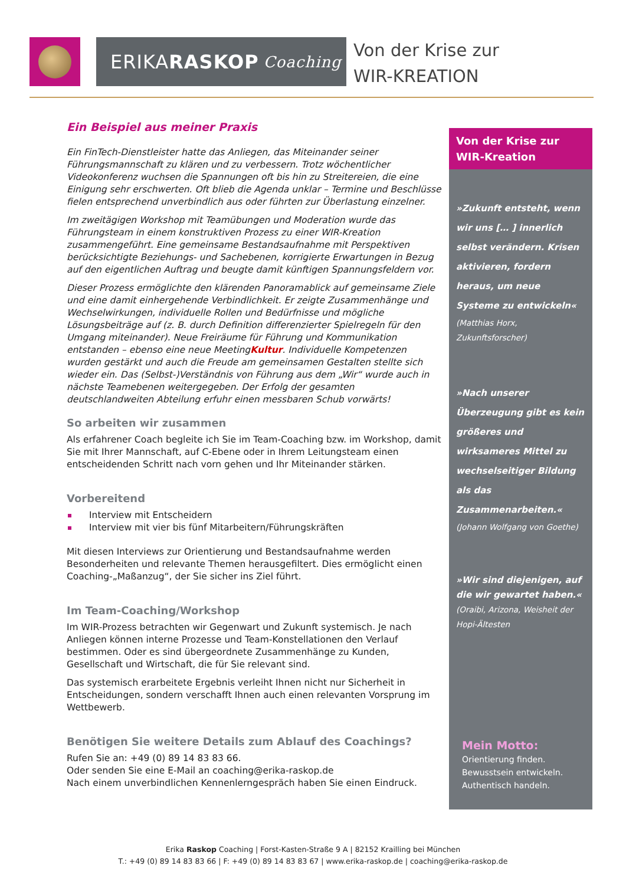ERIKA RASKOP Coaching
Von der Krise zur
WIR-KREATION
Ein Beispiel aus meiner Praxis
Ein FinTech-Dienstleister hatte das Anliegen, das Miteinander seiner Führungsmannschaft zu klären und zu verbessern. Trotz wöchentlicher Videokonferenz wuchsen die Spannungen oft bis hin zu Streitereien, die eine Einigung sehr erschwerten. Oft blieb die Agenda unklar – Termine und Beschlüsse fielen entsprechend unverbindlich aus oder führten zur Überlastung einzelner.
Im zweitägigen Workshop mit Teamübungen und Moderation wurde das Führungsteam in einem konstruktiven Prozess zu einer WIR-Kreation zusammengeführt. Eine gemeinsame Bestandsaufnahme mit Perspektiven berücksichtigte Beziehungs- und Sachebenen, korrigierte Erwartungen in Bezug auf den eigentlichen Auftrag und beugte damit künftigen Spannungsfeldern vor.
Dieser Prozess ermöglichte den klärenden Panoramablick auf gemeinsame Ziele und eine damit einhergehende Verbindlichkeit. Er zeigte Zusammenhänge und Wechselwirkungen, individuelle Rollen und Bedürfnisse und mögliche Lösungsbeiträge auf (z. B. durch Definition differenzierter Spielregeln für den Umgang miteinander). Neue Freiräume für Führung und Kommunikation entstanden – ebenso eine neue MeetingKultur. Individuelle Kompetenzen wurden gestärkt und auch die Freude am gemeinsamen Gestalten stellte sich wieder ein. Das (Selbst-)Verständnis von Führung aus dem „Wir“ wurde auch in nächste Teamebenen weitergegeben. Der Erfolg der gesamten deutschlandweiten Abteilung erfuhr einen messbaren Schub vorwärts!
So arbeiten wir zusammen
Als erfahrener Coach begleite ich Sie im Team-Coaching bzw. im Workshop, damit Sie mit Ihrer Mannschaft, auf C-Ebene oder in Ihrem Leitungsteam einen entscheidenden Schritt nach vorn gehen und Ihr Miteinander stärken.
Vorbereitend
Interview mit Entscheidern
Interview mit vier bis fünf Mitarbeitern/Führungskräften
Mit diesen Interviews zur Orientierung und Bestandsaufnahme werden Besonderheiten und relevante Themen herausgefiltert. Dies ermöglicht einen Coaching-„Maßanzug“, der Sie sicher ins Ziel führt.
Im Team-Coaching/Workshop
Im WIR-Prozess betrachten wir Gegenwart und Zukunft systemisch. Je nach Anliegen können interne Prozesse und Team-Konstellationen den Verlauf bestimmen. Oder es sind übergeordnete Zusammenhänge zu Kunden, Gesellschaft und Wirtschaft, die für Sie relevant sind.
Das systemisch erarbeitete Ergebnis verleiht Ihnen nicht nur Sicherheit in Entscheidungen, sondern verschafft Ihnen auch einen relevanten Vorsprung im Wettbewerb.
Benötigen Sie weitere Details zum Ablauf des Coachings?
Rufen Sie an: +49 (0) 89 14 83 83 66.
Oder senden Sie eine E-Mail an coaching@erika-raskop.de
Nach einem unverbindlichen Kennenlerngespräch haben Sie einen Eindruck.
Von der Krise zur
WIR-Kreation
»Zukunft entsteht, wenn wir uns [… ] innerlich selbst verändern. Krisen aktivieren, fordern heraus, um neue Systeme zu entwickeln«
(Matthias Horx, Zukunftsforscher)
»Nach unserer Überzeugung gibt es kein größeres und wirksameres Mittel zu wechselseitiger Bildung als das Zusammenarbeiten.«
(Johann Wolfgang von Goethe)
»Wir sind diejenigen, auf die wir gewartet haben.«
(Oraibi, Arizona, Weisheit der Hopi-Ältesten
Mein Motto:
Orientierung finden.
Bewusstsein entwickeln.
Authentisch handeln.
Erika Raskop Coaching | Forst-Kasten-Straße 9 A | 82152 Krailling bei München
T.: +49 (0) 89 14 83 83 66 | F: +49 (0) 89 14 83 83 67 | www.erika-raskop.de | coaching@erika-raskop.de